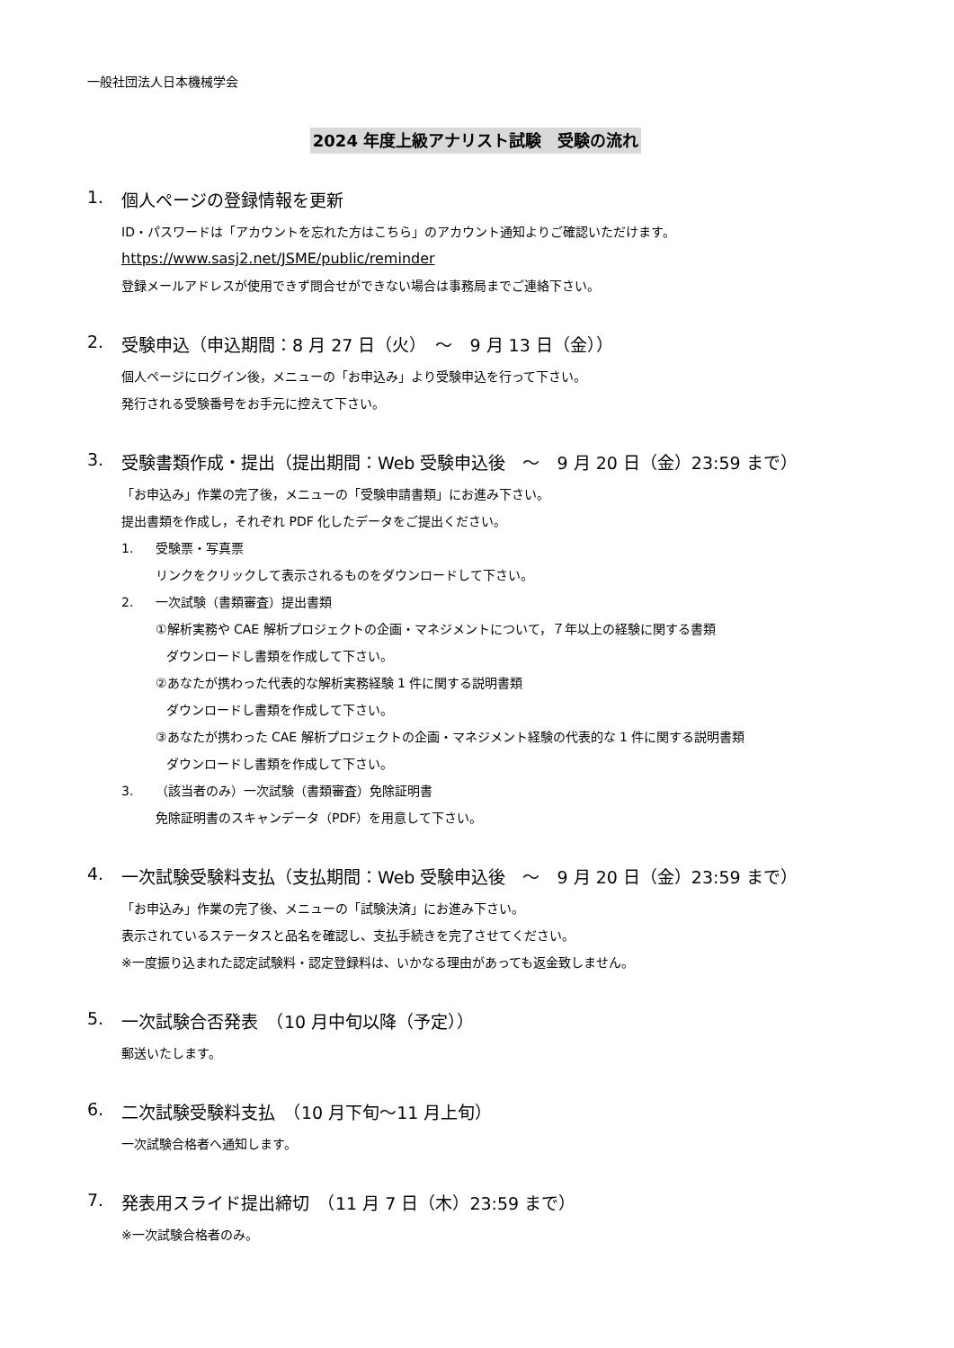一般社団法人日本機械学会
2024 年度上級アナリスト試験　受験の流れ
1. 個人ページの登録情報を更新
ID・パスワードは「アカウントを忘れた方はこちら」のアカウント通知よりご確認いただけます。
https://www.sasj2.net/JSME/public/reminder
登録メールアドレスが使用できず問合せができない場合は事務局までご連絡下さい。
2. 受験申込（申込期間：8 月 27 日（火）　～　9 月 13 日（金））
個人ページにログイン後，メニューの「お申込み」より受験申込を行って下さい。
発行される受験番号をお手元に控えて下さい。
3. 受験書類作成・提出（提出期間：Web 受験申込後　～　9 月 20 日（金）23:59 まで）
「お申込み」作業の完了後，メニューの「受験申請書類」にお進み下さい。
提出書類を作成し，それぞれ PDF 化したデータをご提出ください。
1. 受験票・写真票
リンクをクリックして表示されるものをダウンロードして下さい。
2. 一次試験（書類審査）提出書類
①解析実務や CAE 解析プロジェクトの企画・マネジメントについて，７年以上の経験に関する書類
ダウンロードし書類を作成して下さい。
②あなたが携わった代表的な解析実務経験 1 件に関する説明書類
ダウンロードし書類を作成して下さい。
③あなたが携わった CAE 解析プロジェクトの企画・マネジメント経験の代表的な 1 件に関する説明書類
ダウンロードし書類を作成して下さい。
3. （該当者のみ）一次試験（書類審査）免除証明書
免除証明書のスキャンデータ（PDF）を用意して下さい。
4. 一次試験受験料支払（支払期間：Web 受験申込後　～　9 月 20 日（金）23:59 まで）
「お申込み」作業の完了後、メニューの「試験決済」にお進み下さい。
表示されているステータスと品名を確認し、支払手続きを完了させてください。
※一度振り込まれた認定試験料・認定登録料は、いかなる理由があっても返金致しません。
5. 一次試験合否発表　（10 月中旬以降（予定））
郵送いたします。
6. 二次試験受験料支払　（10 月下旬～11 月上旬）
一次試験合格者へ通知します。
7. 発表用スライド提出締切　（11 月 7 日（木）23:59 まで）
※一次試験合格者のみ。